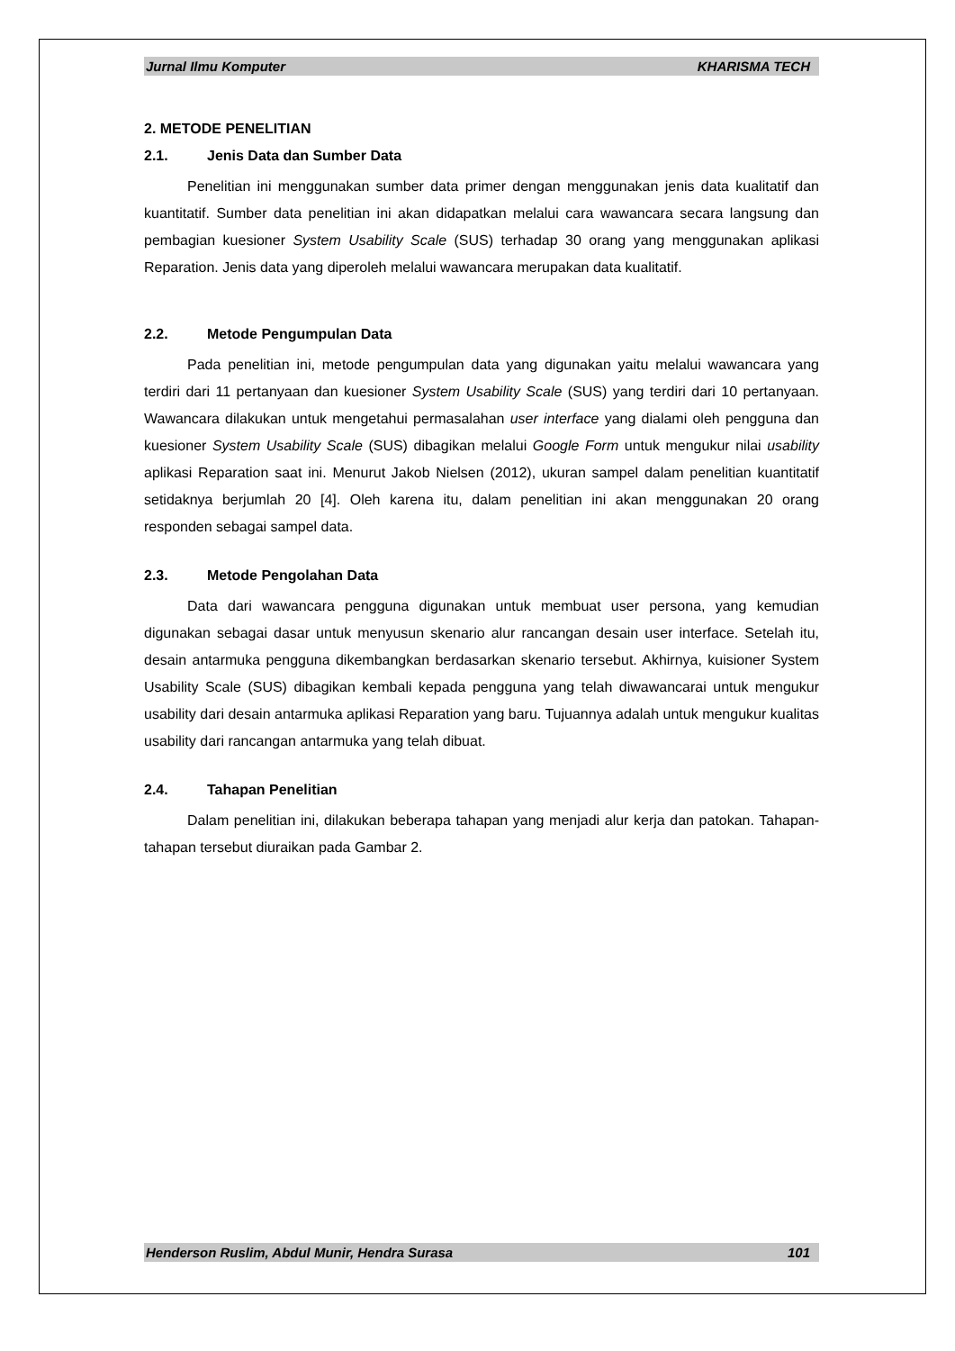Jurnal Ilmu Komputer KHARISMA TECH
2. METODE PENELITIAN
2.1. Jenis Data dan Sumber Data
Penelitian ini menggunakan sumber data primer dengan menggunakan jenis data kualitatif dan kuantitatif. Sumber data penelitian ini akan didapatkan melalui cara wawancara secara langsung dan pembagian kuesioner System Usability Scale (SUS) terhadap 30 orang yang menggunakan aplikasi Reparation. Jenis data yang diperoleh melalui wawancara merupakan data kualitatif.
2.2. Metode Pengumpulan Data
Pada penelitian ini, metode pengumpulan data yang digunakan yaitu melalui wawancara yang terdiri dari 11 pertanyaan dan kuesioner System Usability Scale (SUS) yang terdiri dari 10 pertanyaan. Wawancara dilakukan untuk mengetahui permasalahan user interface yang dialami oleh pengguna dan kuesioner System Usability Scale (SUS) dibagikan melalui Google Form untuk mengukur nilai usability aplikasi Reparation saat ini. Menurut Jakob Nielsen (2012), ukuran sampel dalam penelitian kuantitatif setidaknya berjumlah 20 [4]. Oleh karena itu, dalam penelitian ini akan menggunakan 20 orang responden sebagai sampel data.
2.3. Metode Pengolahan Data
Data dari wawancara pengguna digunakan untuk membuat user persona, yang kemudian digunakan sebagai dasar untuk menyusun skenario alur rancangan desain user interface. Setelah itu, desain antarmuka pengguna dikembangkan berdasarkan skenario tersebut. Akhirnya, kuisioner System Usability Scale (SUS) dibagikan kembali kepada pengguna yang telah diwawancarai untuk mengukur usability dari desain antarmuka aplikasi Reparation yang baru. Tujuannya adalah untuk mengukur kualitas usability dari rancangan antarmuka yang telah dibuat.
2.4. Tahapan Penelitian
Dalam penelitian ini, dilakukan beberapa tahapan yang menjadi alur kerja dan patokan. Tahapan-tahapan tersebut diuraikan pada Gambar 2.
Henderson Ruslim, Abdul Munir, Hendra Surasa 101